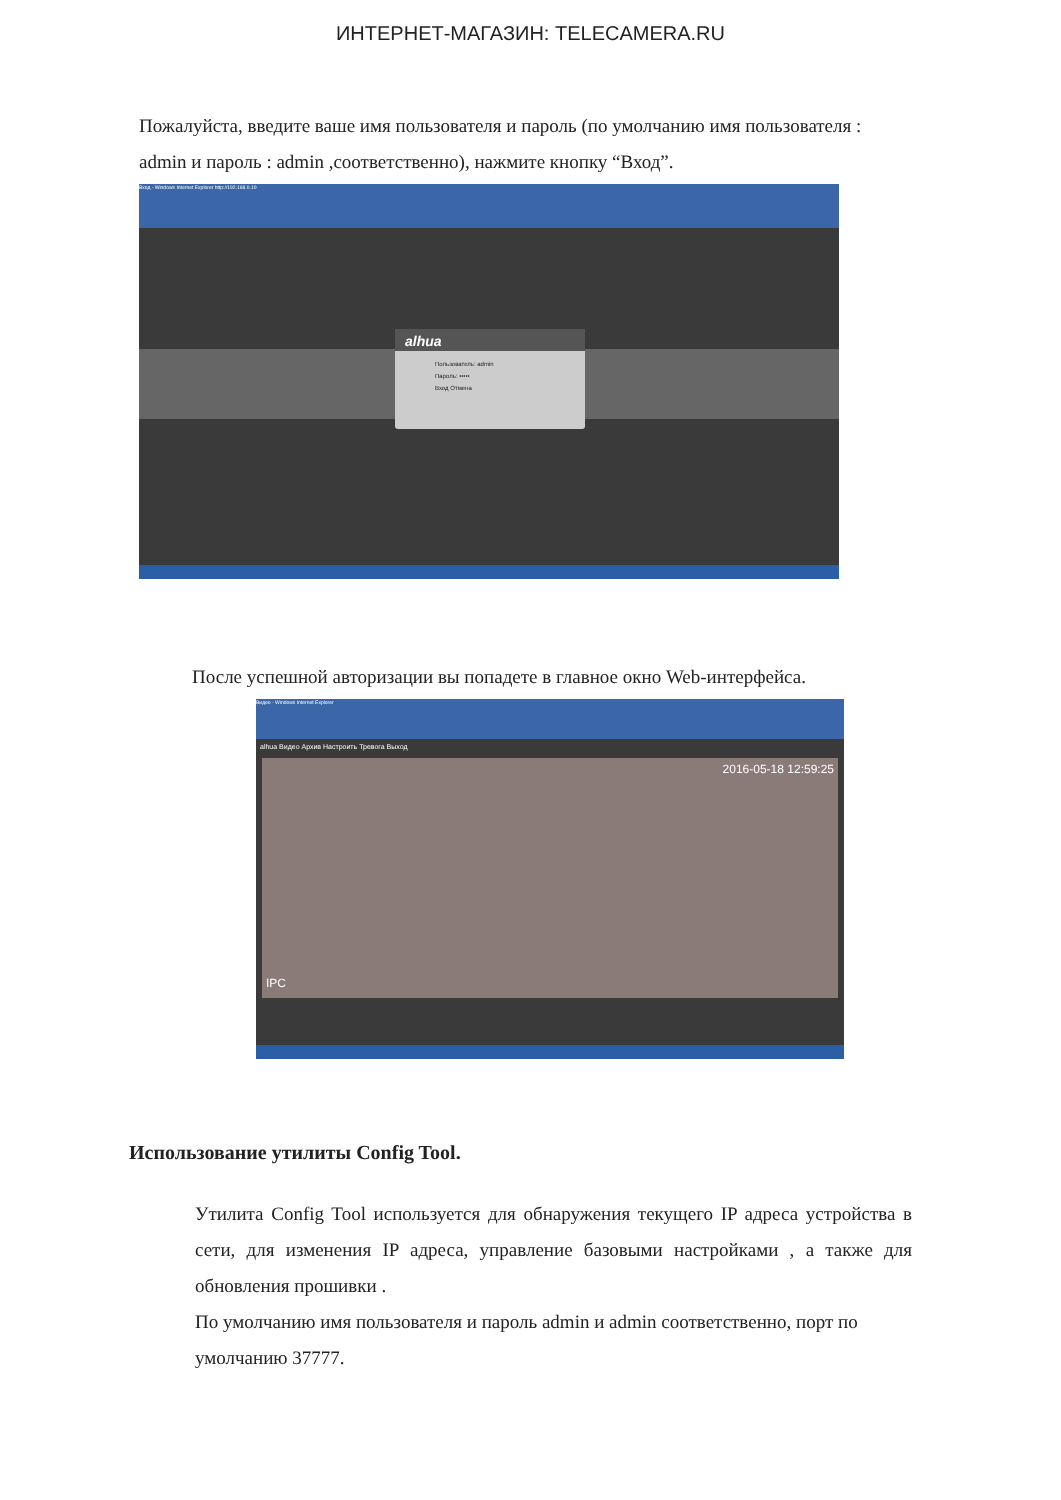ИНТЕРНЕТ-МАГАЗИН: TELECAMERA.RU
Пожалуйста, введите ваше имя пользователя и пароль (по умолчанию имя пользователя : admin и пароль : admin ,соответственно), нажмите кнопку “Вход”.
Вход - Windows Internet Explorer http://192.168.0.10
alhua
Пользователь: admin
Пароль: •••••
Вход Отмена
После успешной авторизации вы попадете в главное окно Web-интерфейса.
Видео - Windows Internet Explorer
alhua Видео Архив Настроить Тревога Выход
2016-05-18 12:59:25
IPC
Использование утилиты Config Tool.
Утилита Config Tool используется для обнаружения текущего IP адреса устройства в сети, для изменения IP адреса, управление базовыми настройками , а также для обновления прошивки .
По умолчанию имя пользователя и пароль admin и admin соответственно, порт по умолчанию 37777.